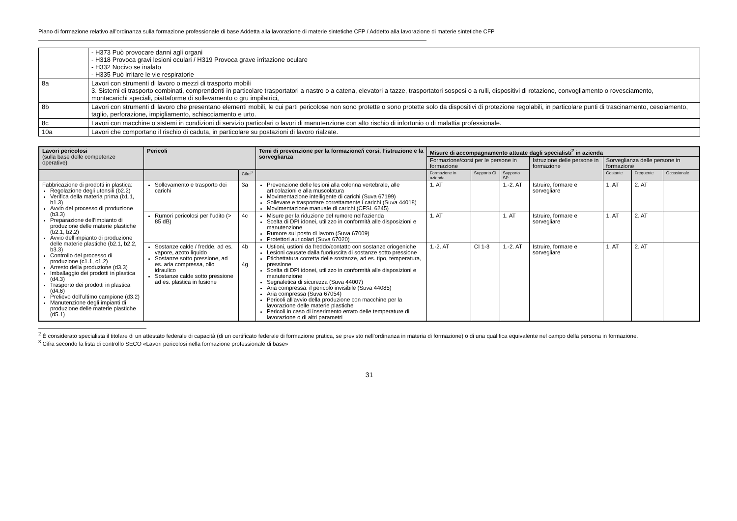Piano di formazione relativo all’ordinanza sulla formazione professionale di base Addetta alla lavorazione di materie sintetiche CFP / Addetto alla lavorazione di materie sintetiche CFP
| | - H373 Può provocare danni agli organi - H318 Provoca gravi lesioni oculari / H319 Provoca grave irritazione oculare - H332 Nocivo se inalato - H335 Può irritare le vie respiratorie |
| 8a | Lavori con strumenti di lavoro o mezzi di trasporto mobili 3. Sistemi di trasporto combinati, comprendenti in particolare trasportatori a nastro o a catena, elevatori a tazze, trasportatori sospesi o a rulli, dispositivi di rotazione, convogliamento o rovesciamento, montacarichi speciali, piattaforme di sollevamento o gru impilatrici, |
| 8b | Lavori con strumenti di lavoro che presentano elementi mobili, le cui parti pericolose non sono protette o sono protette solo da dispositivi di protezione regolabili, in particolare punti di trascinamento, cesoiamento, taglio, perforazione, impigliamento, schiacciamento e urto. |
| 8c | Lavori con macchine o sistemi in condizioni di servizio particolari o lavori di manutenzione con alto rischio di infortunio o di malattia professionale. |
| 10a | Lavori che comportano il rischio di caduta, in particolare su postazioni di lavoro rialzate. |
| Lavori pericolosi (sulla base delle competenze operative) | Pericoli | | Temi di prevenzione per la formazione/i corsi, l’istruzione e la sorveglianza | Misure di accompagnamento attuate dagli specialisti<sup>2</sup> in azienda | | | | | | |
| --- | --- | --- | --- | --- | --- | --- | --- | --- | --- | --- |
| | | | | Formazione/corsi per le persone in formazione | | | Istruzione delle persone in formazione | Sorveglianza delle persone in formazione | | |
| | | Cifre<sup>3</sup> | | Formazione in azienda | Supporto CI | Supporto SP | | Costante | Frequente | Occasionale |
| Fabbricazione di prodotti in plastica: Regolazione degli utensili (b2.2) Verifica della materia prima (b1.1, b1.3) Avvio del processo di produzione (b3.3) Preparazione dell’impianto di produzione delle materie plastiche (b2.1, b2.2) Avvio dell’impianto di produzione delle materie plastiche (b2.1, b2.2, b3.3) Controllo del processo di produzione (c1.1, c1.2) Arresto della produzione (d3.3) Imballaggio dei prodotti in plastica (d4.3) Trasporto dei prodotti in plastica (d4.6) Prelievo dell’ultimo campione (d3.2) Manutenzione degli impianti di produzione delle materie plastiche (d5.1) | Sollevamento e trasporto dei carichi | 3a | Prevenzione delle lesioni alla colonna vertebrale, alle articolazioni e alla muscolatura Movimentazione intelligente di carichi (Suva 67199) Sollevare e trasportare correttamente i carichi (Suva 44018) Movimentazione manuale di carichi (CFSL 6245) | 1. AT | | 1.-2. AT | Istruire, formare e sorvegliare | 1. AT | 2. AT | |
| | Rumori pericolosi per l’udito (> 85 dB) | 4c | Misure per la riduzione del rumore nell’azienda Scelta di DPI idonei, utilizzo in conformità alle disposizioni e manutenzione Rumore sul posto di lavoro (Suva 67009) Protettori auricolari (Suva 67020) | 1. AT | | 1. AT | Istruire, formare e sorvegliare | 1. AT | 2. AT | |
| | Sostanze calde / fredde, ad es. vapore, azoto liquido Sostanze sotto pressione, ad es. aria compressa, olio idraulico Sostanze calde sotto pressione ad es. plastica in fusione | 4b 4g | Ustioni, ustioni da freddo/contatto con sostanze criogeniche Lesioni causate dalla fuoriuscita di sostanze sotto pressione Etichettatura corretta delle sostanze, ad es. tipo, temperatura, pressione Scelta di DPI idonei, utilizzo in conformità alle disposizioni e manutenzione Segnaletica di sicurezza (Suva 44007) Aria compressa: il pericolo invisibile (Suva 44085) Aria compressa (Suva 67054) Pericoli all’avvio della produzione con macchine per la lavorazione delle materie plastiche Pericoli in caso di inserimento errato delle temperature di lavorazione o di altri parametri | 1.-2. AT | CI 1-3 | 1.-2. AT | Istruire, formare e sorvegliare | 1. AT | 2. AT | |
<sup>2</sup> È considerato specialista il titolare di un attestato federale di capacità (di un certificato federale di formazione pratica, se previsto nell’ordinanza in materia di formazione) o di una qualifica equivalente nel campo della persona in formazione.
<sup>3</sup> Cifra secondo la lista di controllo SECO «Lavori pericolosi nella formazione professionale di base»
31